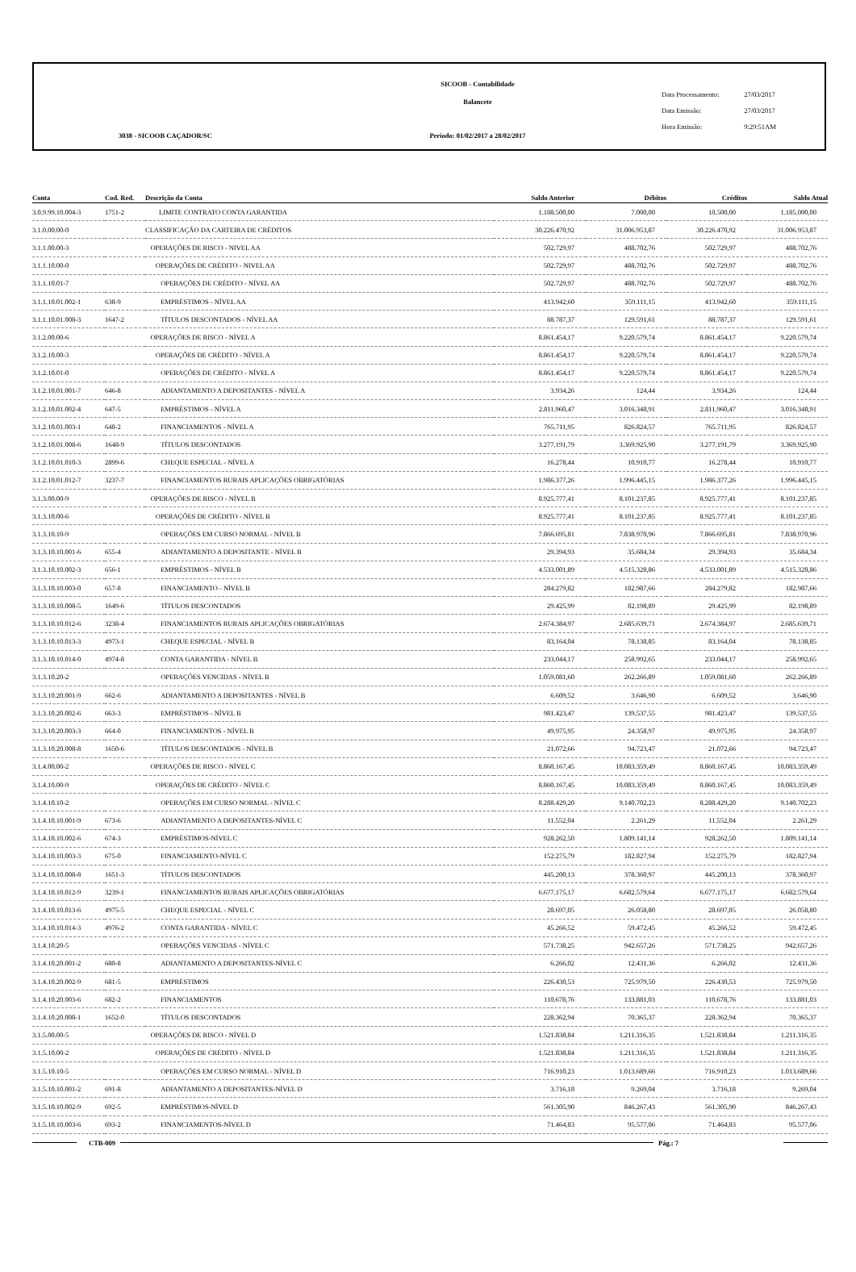SICOOB - Contabilidade
Balancete
Período: 01/02/2017 a 28/02/2017
3038 - SICOOB CAÇADOR/SC
Data Processamento: 27/03/2017
Data Emissão: 27/03/2017
Hora Emissão: 9:29:51AM
| Conta | Cod. Red. | Descrição da Conta | Saldo Anterior | Débitos | Créditos | Saldo Atual |
| --- | --- | --- | --- | --- | --- | --- |
| 3.0.9.99.10.004-3 | 1751-2 | LIMITE CONTRATO CONTA GARANTIDA | 1.188.500,00 | 7.000,00 | 10.500,00 | 1.185.000,00 |
| 3.1.0.00.00-0 | | CLASSIFICAÇÃO DA CARTEIRA DE CRÉDITOS | 30.226.470,92 | 31.006.953,87 | 30.226.470,92 | 31.006.953,87 |
| 3.1.1.00.00-3 | | OPERAÇÕES DE RISCO - NIVEL AA | 502.729,97 | 488.702,76 | 502.729,97 | 488.702,76 |
| 3.1.1.10.00-0 | | OPERAÇÕES DE CRÉDITO - NIVEL AA | 502.729,97 | 488.702,76 | 502.729,97 | 488.702,76 |
| 3.1.1.10.01-7 | | OPERAÇÕES DE CRÉDITO - NÍVEL AA | 502.729,97 | 488.702,76 | 502.729,97 | 488.702,76 |
| 3.1.1.10.01.002-1 | 638-9 | EMPRÉSTIMOS - NÍVEL AA | 413.942,60 | 359.111,15 | 413.942,60 | 359.111,15 |
| 3.1.1.10.01.008-3 | 1647-2 | TÍTULOS DESCONTADOS - NÍVEL AA | 88.787,37 | 129.591,61 | 88.787,37 | 129.591,61 |
| 3.1.2.00.00-6 | | OPERAÇÕES DE RISCO - NÍVEL A | 8.861.454,17 | 9.220.579,74 | 8.861.454,17 | 9.220.579,74 |
| 3.1.2.10.00-3 | | OPERAÇÕES DE CRÉDITO - NÍVEL A | 8.861.454,17 | 9.220.579,74 | 8.861.454,17 | 9.220.579,74 |
| 3.1.2.10.01-0 | | OPERAÇÕES DE CRÉDITO - NÍVEL A | 8.861.454,17 | 9.220.579,74 | 8.861.454,17 | 9.220.579,74 |
| 3.1.2.10.01.001-7 | 646-8 | ADIANTAMENTO A DEPOSITANTES - NÍVEL A | 3.934,26 | 124,44 | 3.934,26 | 124,44 |
| 3.1.2.10.01.002-4 | 647-5 | EMPRÉSTIMOS - NÍVEL A | 2.811.960,47 | 3.016.348,91 | 2.811.960,47 | 3.016.348,91 |
| 3.1.2.10.01.003-1 | 648-2 | FINANCIAMENTOS - NÍVEL A | 765.711,95 | 826.824,57 | 765.711,95 | 826.824,57 |
| 3.1.2.10.01.008-6 | 1648-9 | TÍTULOS DESCONTADOS | 3.277.191,79 | 3.369.925,90 | 3.277.191,79 | 3.369.925,90 |
| 3.1.2.10.01.010-3 | 2899-6 | CHEQUE ESPECIAL - NÍVEL A | 16.278,44 | 10.910,77 | 16.278,44 | 10.910,77 |
| 3.1.2.10.01.012-7 | 3237-7 | FINANCIAMENTOS RURAIS APLICAÇÕES OBRIGATÓRIAS | 1.986.377,26 | 1.996.445,15 | 1.986.377,26 | 1.996.445,15 |
| 3.1.3.00.00-9 | | OPERAÇÕES DE RISCO - NÍVEL B | 8.925.777,41 | 8.101.237,85 | 8.925.777,41 | 8.101.237,85 |
| 3.1.3.10.00-6 | | OPERAÇÕES DE CRÉDITO - NÍVEL B | 8.925.777,41 | 8.101.237,85 | 8.925.777,41 | 8.101.237,85 |
| 3.1.3.10.10-9 | | OPERAÇÕES EM CURSO NORMAL - NÍVEL B | 7.866.695,81 | 7.838.970,96 | 7.866.695,81 | 7.838.970,96 |
| 3.1.3.10.10.001-6 | 655-4 | ADIANTAMENTO A DEPOSITANTE - NÍVEL B | 29.394,93 | 35.684,34 | 29.394,93 | 35.684,34 |
| 3.1.3.10.10.002-3 | 656-1 | EMPRÉSTIMOS - NÍVEL B | 4.533.001,89 | 4.515.328,86 | 4.533.001,89 | 4.515.328,86 |
| 3.1.3.10.10.003-0 | 657-8 | FINANCIAMENTO - NÍVEL B | 284.279,82 | 182.987,66 | 284.279,82 | 182.987,66 |
| 3.1.3.10.10.008-5 | 1649-6 | TÍTULOS DESCONTADOS | 29.425,99 | 82.198,89 | 29.425,99 | 82.198,89 |
| 3.1.3.10.10.012-6 | 3238-4 | FINANCIAMENTOS RURAIS APLICAÇÕES OBRIGATÓRIAS | 2.674.384,97 | 2.685.639,71 | 2.674.384,97 | 2.685.639,71 |
| 3.1.3.10.10.013-3 | 4973-1 | CHEQUE ESPECIAL - NÍVEL B | 83.164,04 | 78.138,85 | 83.164,04 | 78.138,85 |
| 3.1.3.10.10.014-0 | 4974-8 | CONTA GARANTIDA - NÍVEL B | 233.044,17 | 258.992,65 | 233.044,17 | 258.992,65 |
| 3.1.3.10.20-2 | | OPERAÇÕES VENCIDAS - NÍVEL B | 1.059.081,60 | 262.266,89 | 1.059.081,60 | 262.266,89 |
| 3.1.3.10.20.001-9 | 662-6 | ADIANTAMENTO A DEPOSITANTES - NÍVEL B | 6.609,52 | 3.646,90 | 6.609,52 | 3.646,90 |
| 3.1.3.10.20.002-6 | 663-3 | EMPRÉSTIMOS - NÍVEL B | 981.423,47 | 139.537,55 | 981.423,47 | 139.537,55 |
| 3.1.3.10.20.003-3 | 664-0 | FINANCIAMENTOS - NÍVEL B | 49.975,95 | 24.358,97 | 49.975,95 | 24.358,97 |
| 3.1.3.10.20.008-8 | 1650-6 | TÍTULOS DESCONTADOS - NÍVEL B | 21.072,66 | 94.723,47 | 21.072,66 | 94.723,47 |
| 3.1.4.00.00-2 | | OPERAÇÕES DE RISCO - NÍVEL C | 8.860.167,45 | 10.083.359,49 | 8.860.167,45 | 10.083.359,49 |
| 3.1.4.10.00-9 | | OPERAÇÕES DE CRÉDITO - NÍVEL C | 8.860.167,45 | 10.083.359,49 | 8.860.167,45 | 10.083.359,49 |
| 3.1.4.10.10-2 | | OPERAÇÕES EM CURSO NORMAL - NÍVEL C | 8.288.429,20 | 9.140.702,23 | 8.288.429,20 | 9.140.702,23 |
| 3.1.4.10.10.001-9 | 673-6 | ADIANTAMENTO A DEPOSITANTES-NÍVEL C | 11.552,04 | 2.261,29 | 11.552,04 | 2.261,29 |
| 3.1.4.10.10.002-6 | 674-3 | EMPRÉSTIMOS-NÍVEL C | 928.262,50 | 1.809.141,14 | 928.262,50 | 1.809.141,14 |
| 3.1.4.10.10.003-3 | 675-0 | FINANCIAMENTO-NÍVEL C | 152.275,79 | 182.827,94 | 152.275,79 | 182.827,94 |
| 3.1.4.10.10.008-8 | 1651-3 | TÍTULOS DESCONTADOS | 445.200,13 | 378.360,97 | 445.200,13 | 378.360,97 |
| 3.1.4.10.10.012-9 | 3239-1 | FINANCIAMENTOS RURAIS APLICAÇÕES OBRIGATÓRIAS | 6.677.175,17 | 6.682.579,64 | 6.677.175,17 | 6.682.579,64 |
| 3.1.4.10.10.013-6 | 4975-5 | CHEQUE ESPECIAL - NÍVEL C | 28.697,05 | 26.058,80 | 28.697,05 | 26.058,80 |
| 3.1.4.10.10.014-3 | 4976-2 | CONTA GARANTIDA - NÍVEL C | 45.266,52 | 59.472,45 | 45.266,52 | 59.472,45 |
| 3.1.4.10.20-5 | | OPERAÇÕES VENCIDAS - NÍVEL C | 571.738,25 | 942.657,26 | 571.738,25 | 942.657,26 |
| 3.1.4.10.20.001-2 | 680-8 | ADIANTAMENTO A DEPOSITANTES-NÍVEL C | 6.266,02 | 12.431,36 | 6.266,02 | 12.431,36 |
| 3.1.4.10.20.002-9 | 681-5 | EMPRÉSTIMOS | 226.430,53 | 725.979,50 | 226.430,53 | 725.979,50 |
| 3.1.4.10.20.003-6 | 682-2 | FINANCIAMENTOS | 110.678,76 | 133.881,03 | 110.678,76 | 133.881,03 |
| 3.1.4.10.20.008-1 | 1652-0 | TÍTULOS DESCONTADOS | 228.362,94 | 70.365,37 | 228.362,94 | 70.365,37 |
| 3.1.5.00.00-5 | | OPERAÇÕES DE RISCO - NÍVEL D | 1.521.838,84 | 1.211.316,35 | 1.521.838,84 | 1.211.316,35 |
| 3.1.5.10.00-2 | | OPERAÇÕES DE CRÉDITO - NÍVEL D | 1.521.838,84 | 1.211.316,35 | 1.521.838,84 | 1.211.316,35 |
| 3.1.5.10.10-5 | | OPERAÇÕES EM CURSO NORMAL - NÍVEL D | 716.910,23 | 1.013.689,66 | 716.910,23 | 1.013.689,66 |
| 3.1.5.10.10.001-2 | 691-8 | ADIANTAMENTO A DEPOSITANTES-NÍVEL D | 3.716,18 | 9.269,04 | 3.716,18 | 9.269,04 |
| 3.1.5.10.10.002-9 | 692-5 | EMPRÉSTIMOS-NÍVEL D | 561.305,90 | 846.267,43 | 561.305,90 | 846.267,43 |
| 3.1.5.10.10.003-6 | 693-2 | FINANCIAMENTOS-NÍVEL D | 71.464,83 | 95.577,06 | 71.464,83 | 95.577,06 |
CTB-009 Pág.: 7